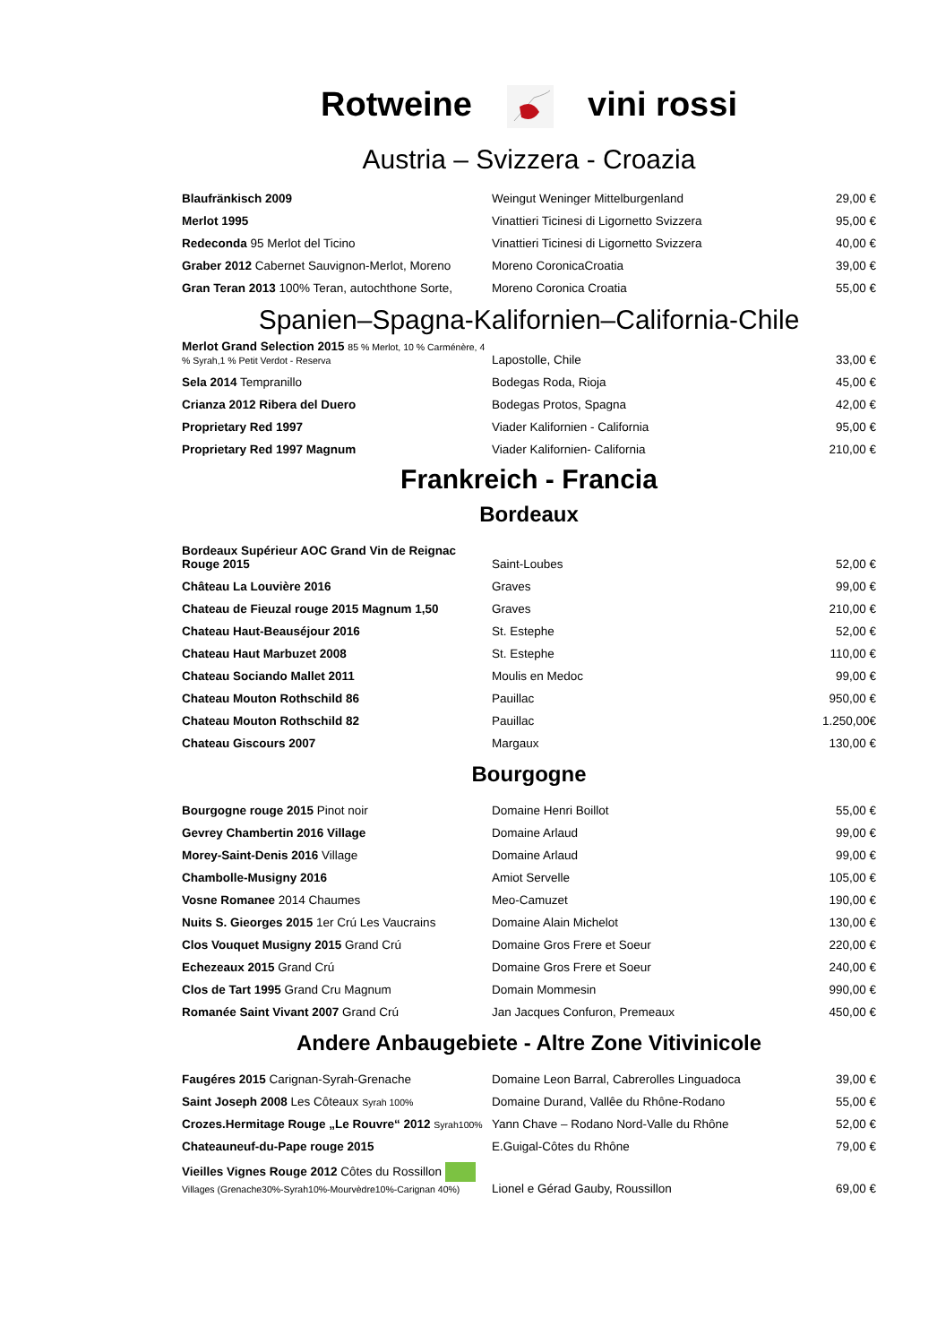Rotweine vini rossi
Austria – Svizzera - Croazia
| Blaufränkisch 2009 | Weingut Weninger Mittelburgenland | 29,00 € |
| Merlot 1995 | Vinattieri Ticinesi di Ligornetto Svizzera | 95,00 € |
| Redeconda 95 Merlot del Ticino | Vinattieri Ticinesi di Ligornetto Svizzera | 40,00 € |
| Graber 2012 Cabernet Sauvignon-Merlot, Moreno | Moreno CoronicaCroatia | 39,00 € |
| Gran Teran 2013 100% Teran, autochthone Sorte, | Moreno Coronica Croatia | 55,00 € |
Spanien–Spagna-Kalifornien–California-Chile
| Merlot Grand Selection 2015 85 % Merlot, 10 % Carménère, 4 % Syrah,1 % Petit Verdot - Reserva | Lapostolle, Chile | 33,00 € |
| Sela 2014 Tempranillo | Bodegas Roda, Rioja | 45,00 € |
| Crianza 2012 Ribera del Duero | Bodegas Protos, Spagna | 42,00 € |
| Proprietary Red 1997 | Viader Kalifornien - California | 95,00 € |
| Proprietary Red 1997 Magnum | Viader Kalifornien- California | 210,00 € |
Frankreich - Francia
Bordeaux
| Bordeaux Supérieur AOC Grand Vin de Reignac Rouge 2015 | Saint-Loubes | 52,00 € |
| Château La Louvière 2016 | Graves | 99,00 € |
| Chateau de Fieuzal rouge 2015 Magnum 1,50 | Graves | 210,00 € |
| Chateau Haut-Beauséjour 2016 | St. Estephe | 52,00 € |
| Chateau Haut Marbuzet 2008 | St. Estephe | 110,00 € |
| Chateau Sociando Mallet 2011 | Moulis en Medoc | 99,00 € |
| Chateau Mouton Rothschild 86 | Pauillac | 950,00 € |
| Chateau Mouton Rothschild 82 | Pauillac | 1.250,00€ |
| Chateau Giscours 2007 | Margaux | 130,00 € |
Bourgogne
| Bourgogne rouge 2015 Pinot noir | Domaine Henri Boillot | 55,00 € |
| Gevrey Chambertin 2016 Village | Domaine Arlaud | 99,00 € |
| Morey-Saint-Denis 2016 Village | Domaine Arlaud | 99,00 € |
| Chambolle-Musigny 2016 | Amiot Servelle | 105,00 € |
| Vosne Romanee 2014 Chaumes | Meo-Camuzet | 190,00 € |
| Nuits S. Gieorges 2015 1er Crú Les Vaucrains | Domaine Alain Michelot | 130,00 € |
| Clos Vouquet Musigny 2015 Grand Crú | Domaine Gros Frere et Soeur | 220,00 € |
| Echezeaux 2015 Grand Crú | Domaine Gros Frere et Soeur | 240,00 € |
| Clos de Tart 1995 Grand Cru Magnum | Domain Mommesin | 990,00 € |
| Romanée Saint Vivant 2007 Grand Crú | Jan Jacques Confuron, Premeaux | 450,00 € |
Andere Anbaugebiete - Altre Zone Vitivinicole
| Faugéres 2015 Carignan-Syrah-Grenache | Domaine Leon Barral, Cabrerolles Linguadoca | 39,00 € |
| Saint Joseph 2008 Les Côteaux Syrah 100% | Domaine Durand, Vallêe du Rhône-Rodano | 55,00 € |
| Crozes.Hermitage Rouge „Le Rouvre“ 2012 Syrah100% | Yann Chave – Rodano Nord-Valle du Rhône | 52,00 € |
| Chateauneuf-du-Pape rouge 2015 | E.Guigal-Côtes du Rhône | 79,00 € |
| Vieilles Vignes Rouge 2012 Côtes du Rossillon Villages (Grenache30%-Syrah10%-Mourvèdre10%-Carignan 40%) | Lionel e Gérad Gauby, Roussillon | 69,00 € |